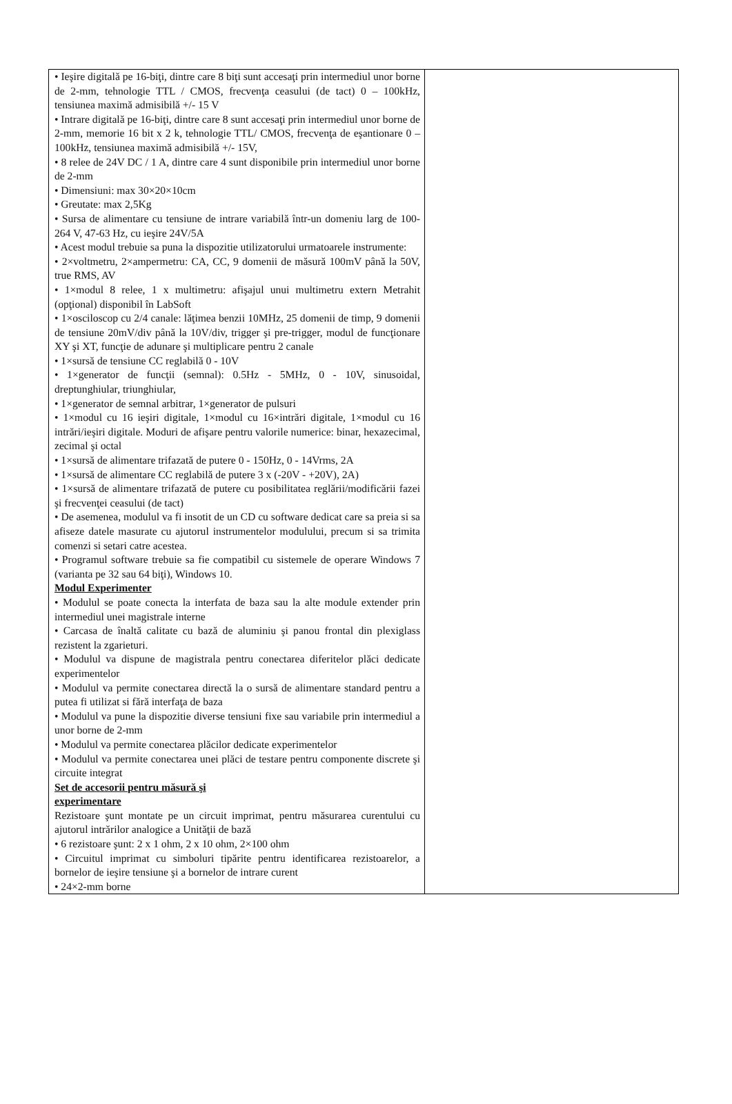| • Ieşire digitală pe 16-biţi, dintre care 8 biţi sunt accesaţi prin intermediul unor borne de 2-mm, tehnologie TTL / CMOS, frecvenţa ceasului (de tact) 0 – 100kHz, tensiunea maximă admisibilă +/- 15 V • Intrare digitală pe 16-biţi, dintre care 8 sunt accesaţi prin intermediul unor borne de 2-mm, memorie 16 bit x 2 k, tehnologie TTL/ CMOS, frecvenţa de eşantionare 0 – 100kHz, tensiunea maximă admisibilă +/- 15V, • 8 relee de 24V DC / 1 A, dintre care 4 sunt disponibile prin intermediul unor borne de 2-mm • Dimensiuni: max 30×20×10cm • Greutate: max 2,5Kg • Sursa de alimentare cu tensiune de intrare variabilă într-un domeniu larg de 100-264 V, 47-63 Hz, cu ieşire 24V/5A • Acest modul trebuie sa puna la dispozitie utilizatorului urmatoarele instrumente: • 2×voltmetru, 2×ampermetru: CA, CC, 9 domenii de măsură 100mV până la 50V, true RMS, AV • 1×modul 8 relee, 1 x multimetru: afişajul unui multimetru extern Metrahit (opţional) disponibil în LabSoft • 1×osciloscop cu 2/4 canale: lăţimea benzii 10MHz, 25 domenii de timp, 9 domenii de tensiune 20mV/div până la 10V/div, trigger şi pre-trigger, modul de funcţionare XY şi XT, funcţie de adunare şi multiplicare pentru 2 canale • 1×sursă de tensiune CC reglabilă 0 - 10V • 1×generator de funcţii (semnal): 0.5Hz - 5MHz, 0 - 10V, sinusoidal, dreptunghiular, triunghiular, • 1×generator de semnal arbitrar, 1×generator de pulsuri • 1×modul cu 16 ieşiri digitale, 1×modul cu 16×intrări digitale, 1×modul cu 16 intrări/ieşiri digitale. Moduri de afişare pentru valorile numerice: binar, hexazecimal, zecimal şi octal • 1×sursă de alimentare trifazată de putere 0 - 150Hz, 0 - 14Vrms, 2A • 1×sursă de alimentare CC reglabilă de putere 3 x (-20V - +20V), 2A) • 1×sursă de alimentare trifazată de putere cu posibilitatea reglării/modificării fazei şi frecvenţei ceasului (de tact) • De asemenea, modulul va fi insotit de un CD cu software dedicat care sa preia si sa afiseze datele masurate cu ajutorul instrumentelor modulului, precum si sa trimita comenzi si setari catre acestea. • Programul software trebuie sa fie compatibil cu sistemele de operare Windows 7 (varianta pe 32 sau 64 biţi), Windows 10. Modul Experimenter • Modulul se poate conecta la interfata de baza sau la alte module extender prin intermediul unei magistrale interne • Carcasa de înaltă calitate cu bază de aluminiu şi panou frontal din plexiglass rezistent la zgarieturi. • Modulul va dispune de magistrala pentru conectarea diferitelor plăci dedicate experimentelor • Modulul va permite conectarea directă la o sursă de alimentare standard pentru a putea fi utilizat si fără interfaţa de baza • Modulul va pune la dispozitie diverse tensiuni fixe sau variabile prin intermediul a unor borne de 2-mm • Modulul va permite conectarea plăcilor dedicate experimentelor • Modulul va permite conectarea unei plăci de testare pentru componente discrete şi circuite integrat Set de accesorii pentru măsură şi experimentare Rezistoare şunt montate pe un circuit imprimat, pentru măsurarea curentului cu ajutorul intrărilor analogice a Unităţii de bază • 6 rezistoare şunt: 2 x 1 ohm, 2 x 10 ohm, 2×100 ohm • Circuitul imprimat cu simboluri tipărite pentru identificarea rezistoarelor, a bornelor de ieşire tensiune şi a bornelor de intrare curent • 24×2-mm borne | |